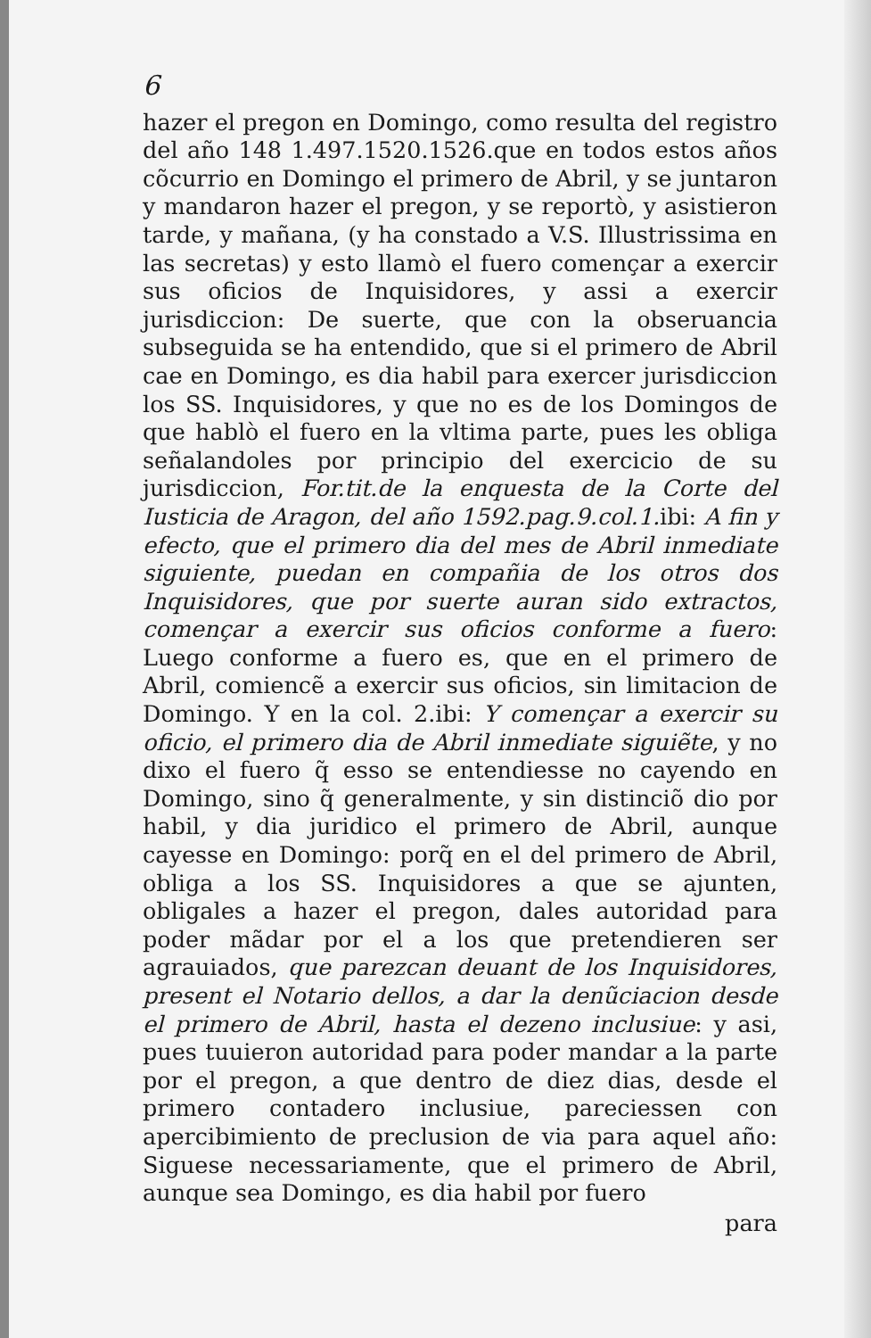6
hazer el pregon en Domingo, como resulta del registro del año 148 1.497.1520.1526.que en todos estos años cõcurrio en Domingo el primero de Abril, y se juntaron y mandaron hazer el pregon, y se reportò, y asistieron tarde, y mañana, (y ha constado a V.S. Illustrissima en las secretas) y esto llamò el fuero començar a exercir sus oficios de Inquisidores, y assi a exercir jurisdiccion: De suerte, que con la obseruancia subseguida se ha entendido, que si el primero de Abril cae en Domingo, es dia habil para exercer jurisdiccion los SS. Inquisidores, y que no es de los Domingos de que hablò el fuero en la vltima parte, pues les obliga señalandoles por principio del exercicio de su jurisdiccion, For.tit.de la enquesta de la Corte del Iusticia de Aragon, del año 1592.pag.9.col.1. ibi: A fin y efecto, que el primero dia del mes de Abril inmediate siguiente, puedan en compañia de los otros dos Inquisidores, que por suerte auran sido extractos, començar a exercir sus oficios conforme a fuero: Luego conforme a fuero es, que en el primero de Abril, comiencẽ a exercir sus oficios, sin limitacion de Domingo. Y en la col. 2.ibi: Y començar a exercir su oficio, el primero dia de Abril inmediate siguiẽte, y no dixo el fuero q̃ esso se entendiesse no cayendo en Domingo, sino q̃ generalmente, y sin distinciõ dio por habil, y dia juridico el primero de Abril, aunque cayesse en Domingo: porq̃ en el del primero de Abril, obliga a los SS. Inquisidores a que se ajunten, obligales a hazer el pregon, dales autoridad para poder mãdar por el a los que pretendieren ser agrauiados, que parezcan deuant de los Inquisidores, present el Notario dellos, a dar la denũciacion desde el primero de Abril, hasta el dezeno inclusiue: y asi, pues tuuieron autoridad para poder mandar a la parte por el pregon, a que dentro de diez dias, desde el primero contadero inclusiue, pareciessen con apercibimiento de preclusion de via para aquel año: Siguese necessariamente, que el primero de Abril, aunque sea Domingo, es dia habil por fuero
para